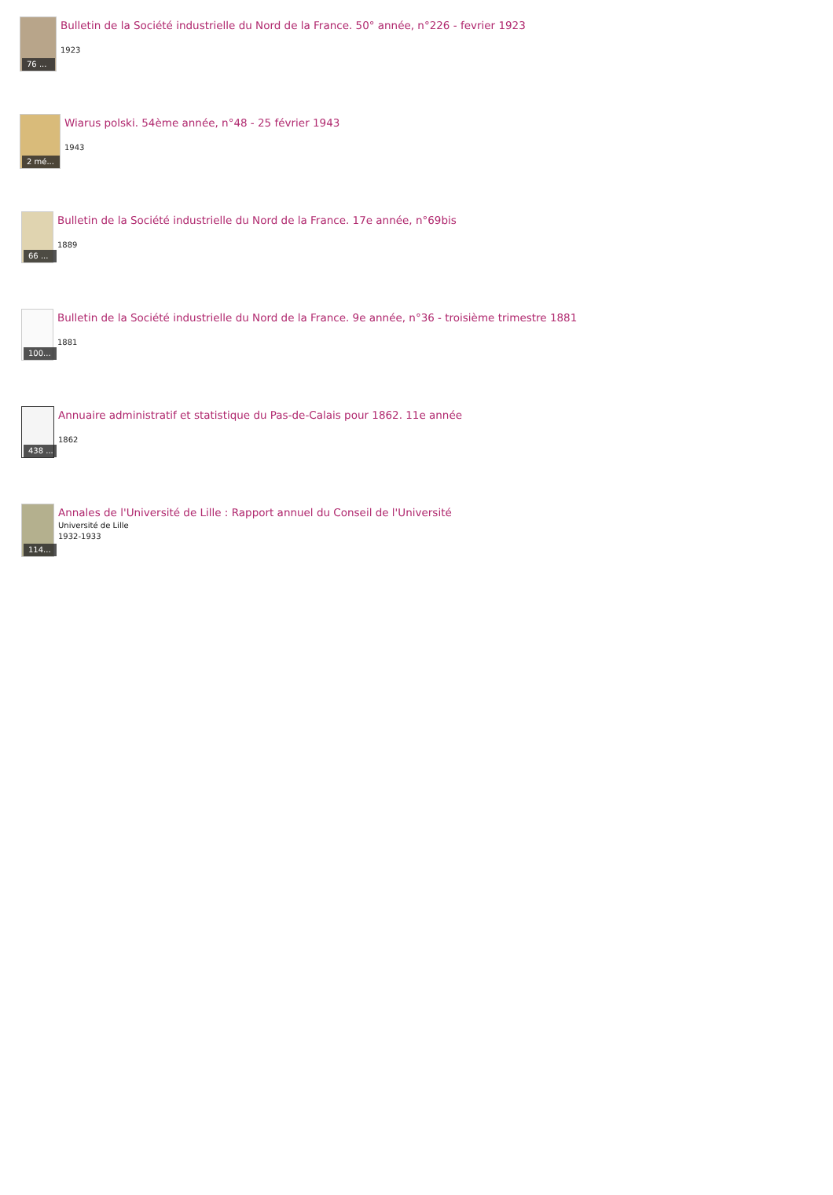76 ...
Bulletin de la Société industrielle du Nord de la France. 50° année, n°226 - fevrier 1923
1923
2 mé...
Wiarus polski. 54ème année, n°48 - 25 février 1943
1943
66 ...
Bulletin de la Société industrielle du Nord de la France. 17e année, n°69bis
1889
100...
Bulletin de la Société industrielle du Nord de la France. 9e année, n°36 - troisième trimestre 1881
1881
438 ...
Annuaire administratif et statistique du Pas-de-Calais pour 1862. 11e année
1862
114...
Annales de l'Université de Lille : Rapport annuel du Conseil de l'Université
Université de Lille
1932-1933